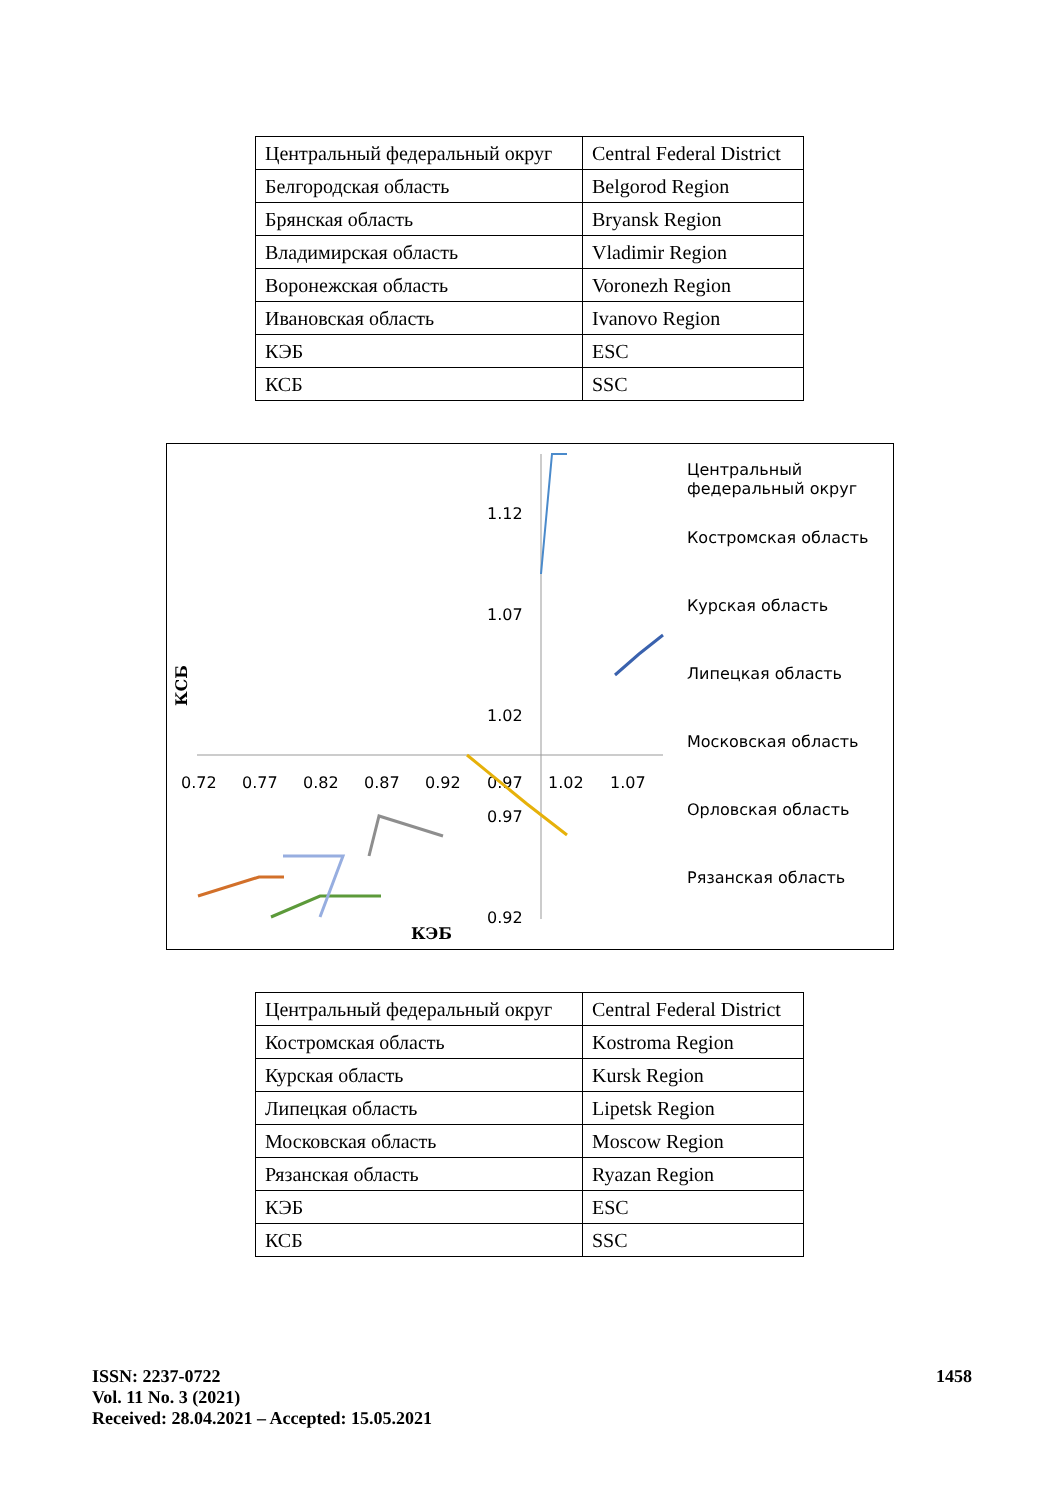| Центральный федеральный округ | Central Federal District |
| Белгородская область | Belgorod Region |
| Брянская область | Bryansk Region |
| Владимирская область | Vladimir Region |
| Воронежская область | Voronezh Region |
| Ивановская область | Ivanovo Region |
| КЭБ | ESC |
| КСБ | SSC |
1.12
1.07
1.02
0.97
0.92
0.72
0.77
0.82
0.87
0.92
0.97
1.02
1.07
КСБ
КЭБ
Центральный федеральный округ
Костромская область
Курская область
Липецкая область
Московская область
Орловская область
Рязанская область
| Центральный федеральный округ | Central Federal District |
| Костромская область | Kostroma Region |
| Курская область | Kursk Region |
| Липецкая область | Lipetsk Region |
| Московская область | Moscow Region |
| Рязанская область | Ryazan Region |
| КЭБ | ESC |
| КСБ | SSC |
ISSN: 2237-0722
Vol. 11 No. 3 (2021)
Received: 28.04.2021 – Accepted: 15.05.2021
1458